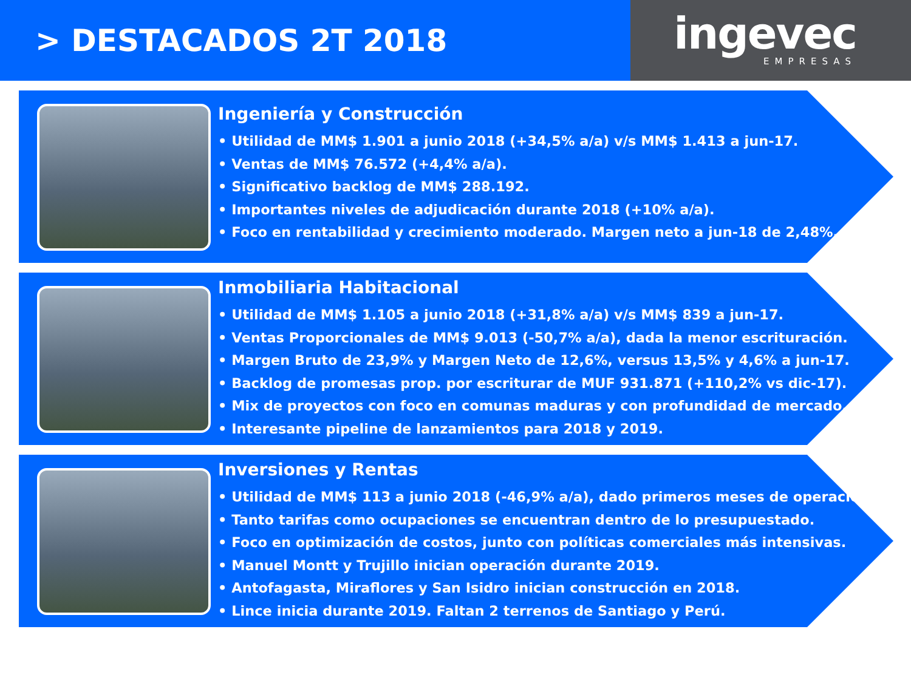> DESTACADOS 2T 2018
ingevec
EMPRESAS
Ingeniería y Construcción
• Utilidad de MM$ 1.901 a junio 2018 (+34,5% a/a) v/s MM$ 1.413 a jun-17.
• Ventas de MM$ 76.572 (+4,4% a/a).
• Significativo backlog de MM$ 288.192.
• Importantes niveles de adjudicación durante 2018 (+10% a/a).
• Foco en rentabilidad y crecimiento moderado. Margen neto a jun-18 de 2,48%.
Inmobiliaria Habitacional
• Utilidad de MM$ 1.105 a junio 2018 (+31,8% a/a) v/s MM$ 839 a jun-17.
• Ventas Proporcionales de MM$ 9.013 (-50,7% a/a), dada la menor escrituración.
• Margen Bruto de 23,9% y Margen Neto de 12,6%, versus 13,5% y 4,6% a jun-17.
• Backlog de promesas prop. por escriturar de MUF 931.871 (+110,2% vs dic-17).
• Mix de proyectos con foco en comunas maduras y con profundidad de mercado.
• Interesante pipeline de lanzamientos para 2018 y 2019.
Inversiones y Rentas
• Utilidad de MM$ 113 a junio 2018 (-46,9% a/a), dado primeros meses de operación.
• Tanto tarifas como ocupaciones se encuentran dentro de lo presupuestado.
• Foco en optimización de costos, junto con políticas comerciales más intensivas.
• Manuel Montt y Trujillo inician operación durante 2019.
• Antofagasta, Miraflores y San Isidro inician construcción en 2018.
• Lince inicia durante 2019. Faltan 2 terrenos de Santiago y Perú.